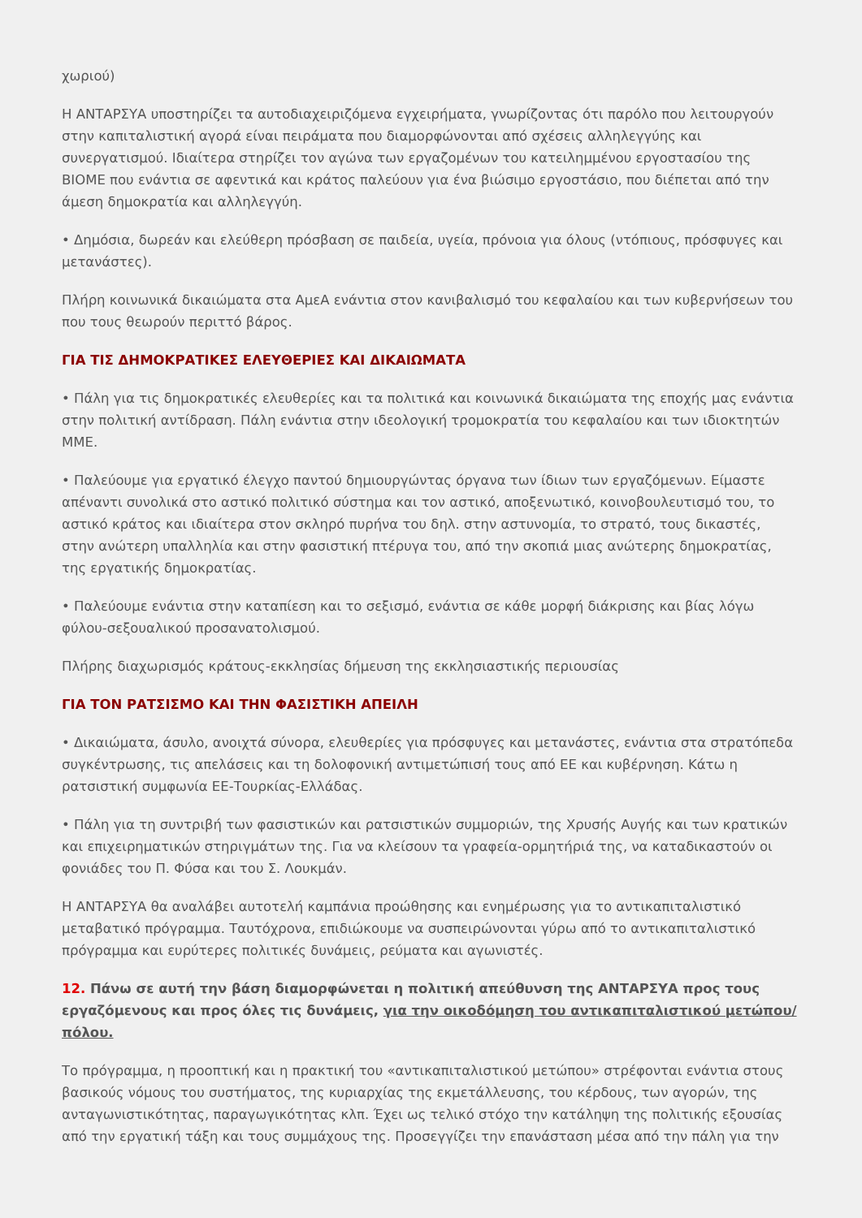χωριού)
Η ΑΝΤΑΡΣΥΑ υποστηρίζει τα αυτοδιαχειριζόμενα εγχειρήματα, γνωρίζοντας ότι παρόλο που λειτουργούν στην καπιταλιστική αγορά είναι πειράματα που διαμορφώνονται από σχέσεις αλληλεγγύης και συνεργατισμού. Ιδιαίτερα στηρίζει τον αγώνα των εργαζομένων του κατειλημμένου εργοστασίου της ΒΙΟΜΕ που ενάντια σε αφεντικά και κράτος παλεύουν για ένα βιώσιμο εργοστάσιο, που διέπεται από την άμεση δημοκρατία και αλληλεγγύη.
• Δημόσια, δωρεάν και ελεύθερη πρόσβαση σε παιδεία, υγεία, πρόνοια για όλους (ντόπιους, πρόσφυγες και μετανάστες).
Πλήρη κοινωνικά δικαιώματα στα ΑμεΑ ενάντια στον κανιβαλισμό του κεφαλαίου και των κυβερνήσεων του που τους θεωρούν περιττό βάρος.
ΓΙΑ ΤΙΣ ΔΗΜΟΚΡΑΤΙΚΕΣ ΕΛΕΥΘΕΡΙΕΣ ΚΑΙ ΔΙΚΑΙΩΜΑΤΑ
• Πάλη για τις δημοκρατικές ελευθερίες και τα πολιτικά και κοινωνικά δικαιώματα της εποχής μας ενάντια στην πολιτική αντίδραση. Πάλη ενάντια στην ιδεολογική τρομοκρατία του κεφαλαίου και των ιδιοκτητών ΜΜΕ.
• Παλεύουμε για εργατικό έλεγχο παντού δημιουργώντας όργανα των ίδιων των εργαζόμενων. Είμαστε απέναντι συνολικά στο αστικό πολιτικό σύστημα και τον αστικό, αποξενωτικό, κοινοβουλευτισμό του, το αστικό κράτος και ιδιαίτερα στον σκληρό πυρήνα του δηλ. στην αστυνομία, το στρατό, τους δικαστές, στην ανώτερη υπαλληλία και στην φασιστική πτέρυγα του, από την σκοπιά μιας ανώτερης δημοκρατίας, της εργατικής δημοκρατίας.
• Παλεύουμε ενάντια στην καταπίεση και το σεξισμό, ενάντια σε κάθε μορφή διάκρισης και βίας λόγω φύλου-σεξουαλικού προσανατολισμού.
Πλήρης διαχωρισμός κράτους-εκκλησίας δήμευση της εκκλησιαστικής περιουσίας
ΓΙΑ ΤΟΝ ΡΑΤΣΙΣΜΟ ΚΑΙ ΤΗΝ ΦΑΣΙΣΤΙΚΗ ΑΠΕΙΛΗ
• Δικαιώματα, άσυλο, ανοιχτά σύνορα, ελευθερίες για πρόσφυγες και μετανάστες, ενάντια στα στρατόπεδα συγκέντρωσης, τις απελάσεις και τη δολοφονική αντιμετώπισή τους από ΕΕ και κυβέρνηση. Κάτω η ρατσιστική συμφωνία ΕΕ-Τουρκίας-Ελλάδας.
• Πάλη για τη συντριβή των φασιστικών και ρατσιστικών συμμοριών, της Χρυσής Αυγής και των κρατικών και επιχειρηματικών στηριγμάτων της. Για να κλείσουν τα γραφεία-ορμητήριά της, να καταδικαστούν οι φονιάδες του Π. Φύσα και του Σ. Λουκμάν.
Η ΑΝΤΑΡΣΥΑ θα αναλάβει αυτοτελή καμπάνια προώθησης και ενημέρωσης για το αντικαπιταλιστικό μεταβατικό πρόγραμμα. Ταυτόχρονα, επιδιώκουμε να συσπειρώνονται γύρω από το αντικαπιταλιστικό πρόγραμμα και ευρύτερες πολιτικές δυνάμεις, ρεύματα και αγωνιστές.
12. Πάνω σε αυτή την βάση διαμορφώνεται η πολιτική απεύθυνση της ΑΝΤΑΡΣΥΑ προς τους εργαζόμενους και προς όλες τις δυνάμεις, για την οικοδόμηση του αντικαπιταλιστικού μετώπου/πόλου.
Το πρόγραμμα, η προοπτική και η πρακτική του «αντικαπιταλιστικού μετώπου» στρέφονται ενάντια στους βασικούς νόμους του συστήματος, της κυριαρχίας της εκμετάλλευσης, του κέρδους, των αγορών, της ανταγωνιστικότητας, παραγωγικότητας κλπ. Έχει ως τελικό στόχο την κατάληψη της πολιτικής εξουσίας από την εργατική τάξη και τους συμμάχους της. Προσεγγίζει την επανάσταση μέσα από την πάλη για την